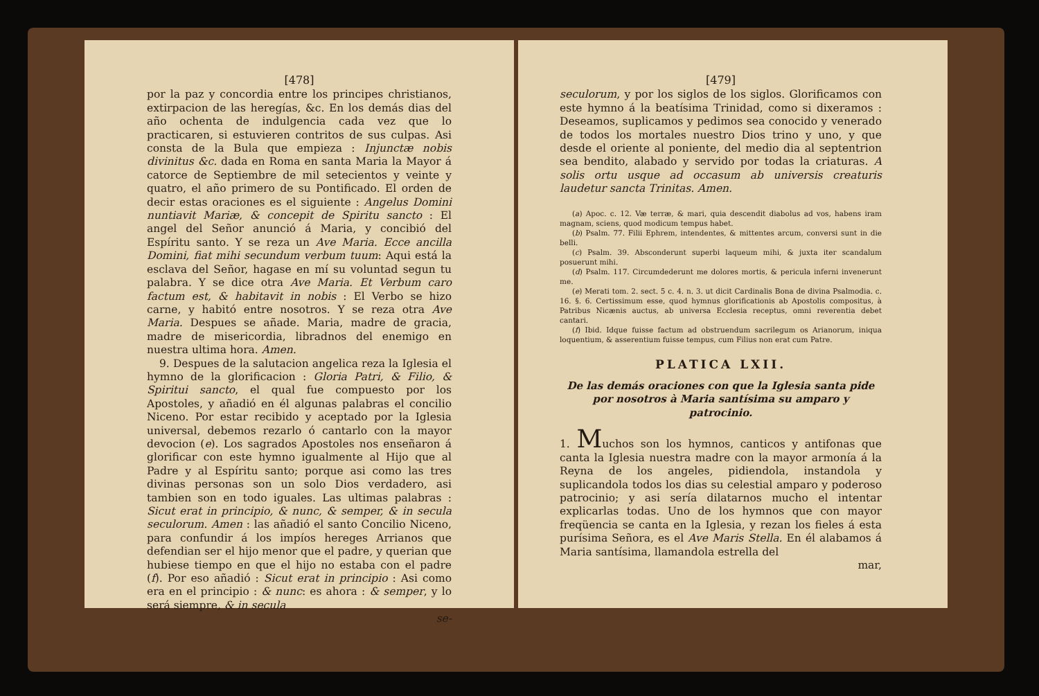[478]
por la paz y concordia entre los principes christianos, extirpacion de las heregías, &c. En los demás dias del año ochenta de indulgencia cada vez que lo practicaren, si estuvieren contritos de sus culpas. Asi consta de la Bula que empieza : Injunctæ nobis divinitus &c. dada en Roma en santa Maria la Mayor á catorce de Septiembre de mil setecientos y veinte y quatro, el año primero de su Pontificado. El orden de decir estas oraciones es el siguiente : Angelus Domini nuntiavit Mariæ, & concepit de Spiritu sancto : El angel del Señor anunció á Maria, y concibió del Espíritu santo. Y se reza un Ave Maria. Ecce ancilla Domini, fiat mihi secundum verbum tuum: Aqui está la esclava del Señor, hagase en mí su voluntad segun tu palabra. Y se dice otra Ave Maria. Et Verbum caro factum est, & habitavit in nobis : El Verbo se hizo carne, y habitó entre nosotros. Y se reza otra Ave Maria. Despues se añade. Maria, madre de gracia, madre de misericordia, libradnos del enemigo en nuestra ultima hora. Amen.
9. Despues de la salutacion angelica reza la Iglesia el hymno de la glorificacion : Gloria Patri, & Filio, & Spiritui sancto, el qual fue compuesto por los Apostoles, y añadió en él algunas palabras el concilio Niceno. Por estar recibido y aceptado por la Iglesia universal, debemos rezarlo ó cantarlo con la mayor devocion (e). Los sagrados Apostoles nos enseñaron á glorificar con este hymno igualmente al Hijo que al Padre y al Espíritu santo; porque asi como las tres divinas personas son un solo Dios verdadero, asi tambien son en todo iguales. Las ultimas palabras : Sicut erat in principio, & nunc, & semper, & in secula seculorum. Amen : las añadió el santo Concilio Niceno, para confundir á los impíos hereges Arrianos que defendian ser el hijo menor que el padre, y querian que hubiese tiempo en que el hijo no estaba con el padre (f). Por eso añadió : Sicut erat in principio : Asi como era en el principio : & nunc: es ahora : & semper, y lo será siempre, & in secula
se-
[479]
seculorum, y por los siglos de los siglos. Glorificamos con este hymno á la beatísima Trinidad, como si dixeramos : Deseamos, suplicamos y pedimos sea conocido y venerado de todos los mortales nuestro Dios trino y uno, y que desde el oriente al poniente, del medio dia al septentrion sea bendito, alabado y servido por todas la criaturas. A solis ortu usque ad occasum ab universis creaturis laudetur sancta Trinitas. Amen.
(a) Apoc. c. 12. Væ terræ, & mari, quia descendit diabolus ad vos, habens iram magnam, sciens, quod modicum tempus habet.
(b) Psalm. 77. Filii Ephrem, intendentes, & mittentes arcum, conversi sunt in die belli.
(c) Psalm. 39. Absconderunt superbi laqueum mihi, & juxta iter scandalum posuerunt mihi.
(d) Psalm. 117. Circumdederunt me dolores mortis, & pericula inferni invenerunt me.
(e) Merati tom. 2. sect. 5 c. 4. n. 3. ut dicit Cardinalis Bona de divina Psalmodia. c. 16. §. 6. Certissimum esse, quod hymnus glorificationis ab Apostolis compositus, à Patribus Nicænis auctus, ab universa Ecclesia receptus, omni reverentia debet cantari.
(f) Ibid. Idque fuisse factum ad obstruendum sacrilegum os Arianorum, iniqua loquentium, & asserentium fuisse tempus, cum Filius non erat cum Patre.
PLATICA LXII.
De las demás oraciones con que la Iglesia santa pide por nosotros à Maria santísima su amparo y patrocinio.
1. Muchos son los hymnos, canticos y antifonas que canta la Iglesia nuestra madre con la mayor armonía á la Reyna de los angeles, pidiendola, instandola y suplicandola todos los dias su celestial amparo y poderoso patrocinio; y asi sería dilatarnos mucho el intentar explicarlas todas. Uno de los hymnos que con mayor freqüencia se canta en la Iglesia, y rezan los fieles á esta purísima Señora, es el Ave Maris Stella. En él alabamos á Maria santísima, llamandola estrella del
mar,